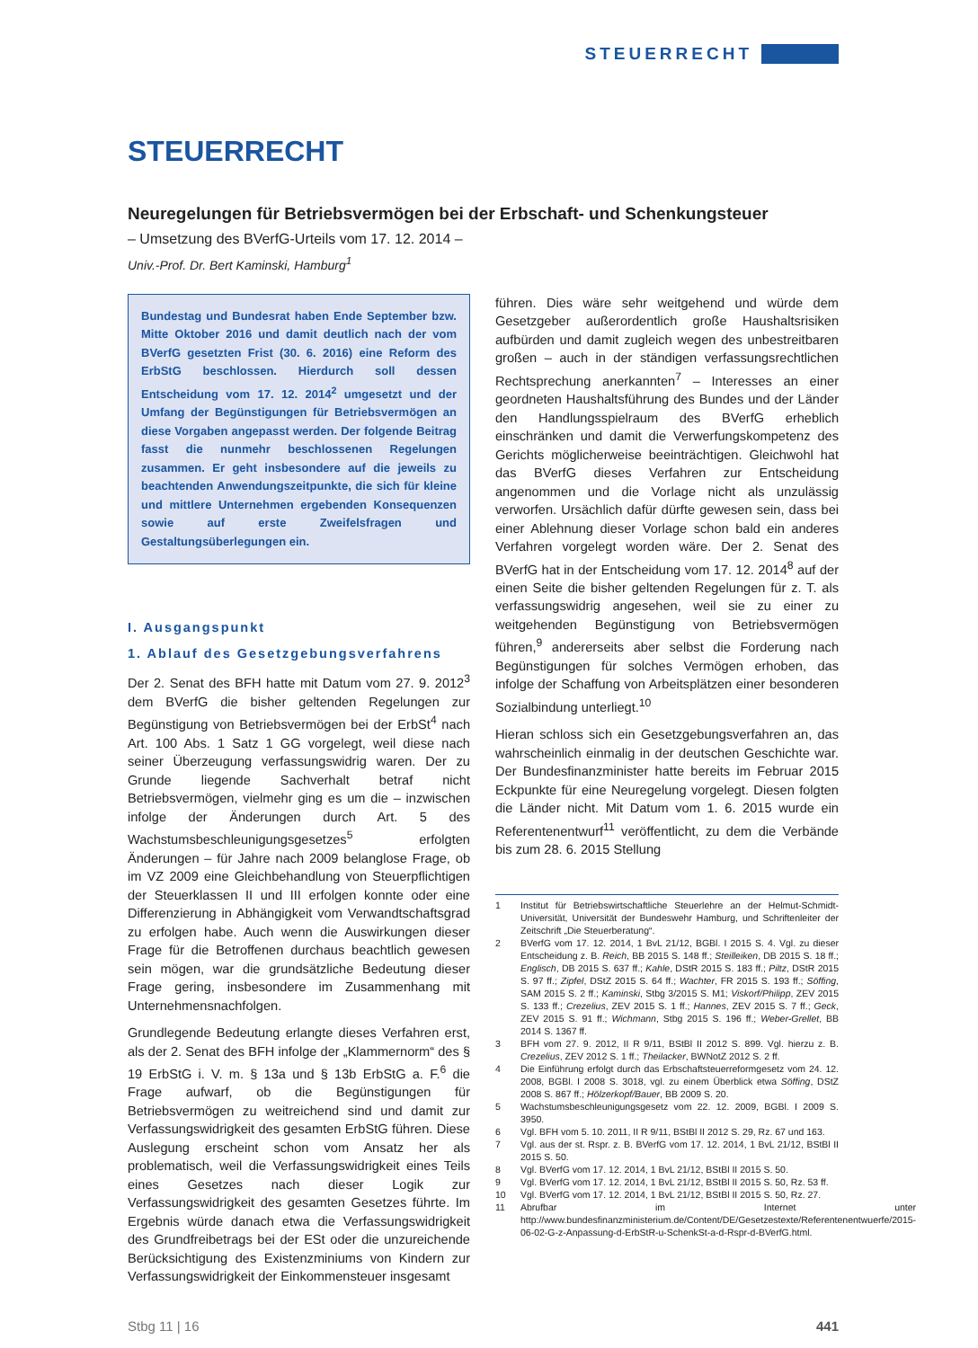STEUERRECHT
STEUERRECHT
Neuregelungen für Betriebsvermögen bei der Erbschaft- und Schenkungsteuer
– Umsetzung des BVerfG-Urteils vom 17. 12. 2014 –
Univ.-Prof. Dr. Bert Kaminski, Hamburg<sup>1</sup>
Bundestag und Bundesrat haben Ende September bzw. Mitte Oktober 2016 und damit deutlich nach der vom BVerfG gesetzten Frist (30. 6. 2016) eine Reform des ErbStG beschlossen. Hierdurch soll dessen Entscheidung vom 17. 12. 2014<sup>2</sup> umgesetzt und der Umfang der Begünstigungen für Betriebsvermögen an diese Vorgaben angepasst werden. Der folgende Beitrag fasst die nunmehr beschlossenen Regelungen zusammen. Er geht insbesondere auf die jeweils zu beachtenden Anwendungszeitpunkte, die sich für kleine und mittlere Unternehmen ergebenden Konsequenzen sowie auf erste Zweifelsfragen und Gestaltungsüberlegungen ein.
I. Ausgangspunkt
1. Ablauf des Gesetzgebungsverfahrens
Der 2. Senat des BFH hatte mit Datum vom 27. 9. 2012<sup>3</sup> dem BVerfG die bisher geltenden Regelungen zur Begünstigung von Betriebsvermögen bei der ErbSt<sup>4</sup> nach Art. 100 Abs. 1 Satz 1 GG vorgelegt, weil diese nach seiner Überzeugung verfassungswidrig waren. Der zu Grunde liegende Sachverhalt betraf nicht Betriebsvermögen, vielmehr ging es um die – inzwischen infolge der Änderungen durch Art. 5 des Wachstumsbeschleunigungsgesetzes<sup>5</sup> erfolgten Änderungen – für Jahre nach 2009 belanglose Frage, ob im VZ 2009 eine Gleichbehandlung von Steuerpflichtigen der Steuerklassen II und III erfolgen konnte oder eine Differenzierung in Abhängigkeit vom Verwandtschaftsgrad zu erfolgen habe. Auch wenn die Auswirkungen dieser Frage für die Betroffenen durchaus beachtlich gewesen sein mögen, war die grundsätzliche Bedeutung dieser Frage gering, insbesondere im Zusammenhang mit Unternehmensnachfolgen.
Grundlegende Bedeutung erlangte dieses Verfahren erst, als der 2. Senat des BFH infolge der „Klammernorm“ des § 19 ErbStG i. V. m. § 13a und § 13b ErbStG a. F.<sup>6</sup> die Frage aufwarf, ob die Begünstigungen für Betriebsvermögen zu weitreichend sind und damit zur Verfassungswidrigkeit des gesamten ErbStG führen. Diese Auslegung erscheint schon vom Ansatz her als problematisch, weil die Verfassungswidrigkeit eines Teils eines Gesetzes nach dieser Logik zur Verfassungswidrigkeit des gesamten Gesetzes führte. Im Ergebnis würde danach etwa die Verfassungswidrigkeit des Grundfreibetrags bei der ESt oder die unzureichende Berücksichtigung des Existenzminiums von Kindern zur Verfassungswidrigkeit der Einkommensteuer insgesamt
führen. Dies wäre sehr weitgehend und würde dem Gesetzgeber außerordentlich große Haushaltsrisiken aufbürden und damit zugleich wegen des unbestreitbaren großen – auch in der ständigen verfassungsrechtlichen Rechtsprechung anerkannten<sup>7</sup> – Interesses an einer geordneten Haushaltsführung des Bundes und der Länder den Handlungsspielraum des BVerfG erheblich einschränken und damit die Verwerfungskompetenz des Gerichts möglicherweise beeinträchtigen. Gleichwohl hat das BVerfG dieses Verfahren zur Entscheidung angenommen und die Vorlage nicht als unzulässig verworfen. Ursächlich dafür dürfte gewesen sein, dass bei einer Ablehnung dieser Vorlage schon bald ein anderes Verfahren vorgelegt worden wäre. Der 2. Senat des BVerfG hat in der Entscheidung vom 17. 12. 2014<sup>8</sup> auf der einen Seite die bisher geltenden Regelungen für z. T. als verfassungswidrig angesehen, weil sie zu einer zu weitgehenden Begünstigung von Betriebsvermögen führen,<sup>9</sup> andererseits aber selbst die Forderung nach Begünstigungen für solches Vermögen erhoben, das infolge der Schaffung von Arbeitsplätzen einer besonderen Sozialbindung unterliegt.<sup>10</sup>
Hieran schloss sich ein Gesetzgebungsverfahren an, das wahrscheinlich einmalig in der deutschen Geschichte war. Der Bundesfinanzminister hatte bereits im Februar 2015 Eckpunkte für eine Neuregelung vorgelegt. Diesen folgten die Länder nicht. Mit Datum vom 1. 6. 2015 wurde ein Referentenentwurf<sup>11</sup> veröffentlicht, zu dem die Verbände bis zum 28. 6. 2015 Stellung
1 Institut für Betriebswirtschaftliche Steuerlehre an der Helmut-Schmidt-Universität, Universität der Bundeswehr Hamburg, und Schriftenleiter der Zeitschrift „Die Steuerberatung“.
2 BVerfG vom 17. 12. 2014, 1 BvL 21/12, BGBl. I 2015 S. 4. Vgl. zu dieser Entscheidung z. B. Reich, BB 2015 S. 148 ff.; Steilleiken, DB 2015 S. 18 ff.; Englisch, DB 2015 S. 637 ff.; Kahle, DStR 2015 S. 183 ff.; Piltz, DStR 2015 S. 97 ff.; Zipfel, DStZ 2015 S. 64 ff.; Wachter, FR 2015 S. 193 ff.; Söffing, SAM 2015 S. 2 ff.; Kaminski, Stbg 3/2015 S. M1; Viskorf/Philipp, ZEV 2015 S. 133 ff.; Crezelius, ZEV 2015 S. 1 ff.; Hannes, ZEV 2015 S. 7 ff.; Geck, ZEV 2015 S. 91 ff.; Wichmann, Stbg 2015 S. 196 ff.; Weber-Grellet, BB 2014 S. 1367 ff.
3 BFH vom 27. 9. 2012, II R 9/11, BStBl II 2012 S. 899. Vgl. hierzu z. B. Crezelius, ZEV 2012 S. 1 ff.; Theilacker, BWNotZ 2012 S. 2 ff.
4 Die Einführung erfolgt durch das Erbschaftsteuerreformgesetz vom 24. 12. 2008, BGBl. I 2008 S. 3018, vgl. zu einem Überblick etwa Söffing, DStZ 2008 S. 867 ff.; Hölzerkopf/Bauer, BB 2009 S. 20.
5 Wachstumsbeschleunigungsgesetz vom 22. 12. 2009, BGBl. I 2009 S. 3950.
6 Vgl. BFH vom 5. 10. 2011, II R 9/11, BStBl II 2012 S. 29, Rz. 67 und 163.
7 Vgl. aus der st. Rspr. z. B. BVerfG vom 17. 12. 2014, 1 BvL 21/12, BStBl II 2015 S. 50.
8 Vgl. BVerfG vom 17. 12. 2014, 1 BvL 21/12, BStBl II 2015 S. 50.
9 Vgl. BVerfG vom 17. 12. 2014, 1 BvL 21/12, BStBl II 2015 S. 50, Rz. 53 ff.
10 Vgl. BVerfG vom 17. 12. 2014, 1 BvL 21/12, BStBl II 2015 S. 50, Rz. 27.
11 Abrufbar im Internet unter http://www.bundesfinanzministerium.de/Content/DE/Gesetzestexte/Referentenentwuerfe/2015-06-02-G-z-Anpassung-d-ErbStR-u-SchenkSt-a-d-Rspr-d-BVerfG.html.
Stbg 11 | 16 441